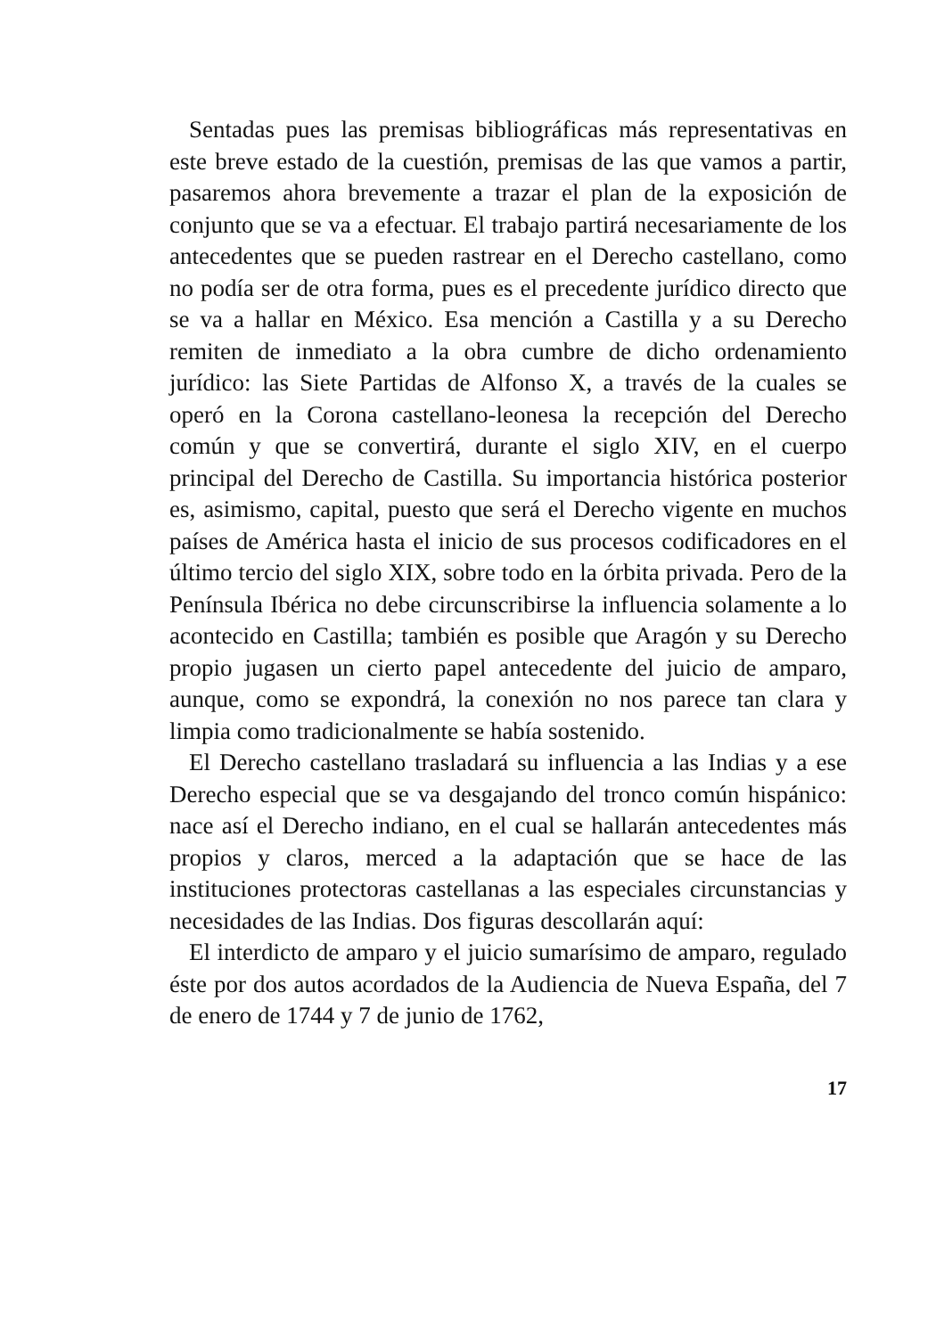Sentadas pues las premisas bibliográficas más representativas en este breve estado de la cuestión, premisas de las que vamos a partir, pasaremos ahora brevemente a trazar el plan de la exposición de conjunto que se va a efectuar. El trabajo partirá necesariamente de los antecedentes que se pueden rastrear en el Derecho castellano, como no podía ser de otra forma, pues es el precedente jurídico directo que se va a hallar en México. Esa mención a Castilla y a su Derecho remiten de inmediato a la obra cumbre de dicho ordenamiento jurídico: las Siete Partidas de Alfonso X, a través de la cuales se operó en la Corona castellano-leonesa la recepción del Derecho común y que se convertirá, durante el siglo XIV, en el cuerpo principal del Derecho de Castilla. Su importancia histórica posterior es, asimismo, capital, puesto que será el Derecho vigente en muchos países de América hasta el inicio de sus procesos codificadores en el último tercio del siglo XIX, sobre todo en la órbita privada. Pero de la Península Ibérica no debe circunscribirse la influencia solamente a lo acontecido en Castilla; también es posible que Aragón y su Derecho propio jugasen un cierto papel antecedente del juicio de amparo, aunque, como se expondrá, la conexión no nos parece tan clara y limpia como tradicionalmente se había sostenido.
El Derecho castellano trasladará su influencia a las Indias y a ese Derecho especial que se va desgajando del tronco común hispánico: nace así el Derecho indiano, en el cual se hallarán antecedentes más propios y claros, merced a la adaptación que se hace de las instituciones protectoras castellanas a las especiales circunstancias y necesidades de las Indias. Dos figuras descollarán aquí:
El interdicto de amparo y el juicio sumarísimo de amparo, regulado éste por dos autos acordados de la Audiencia de Nueva España, del 7 de enero de 1744 y 7 de junio de 1762,
17